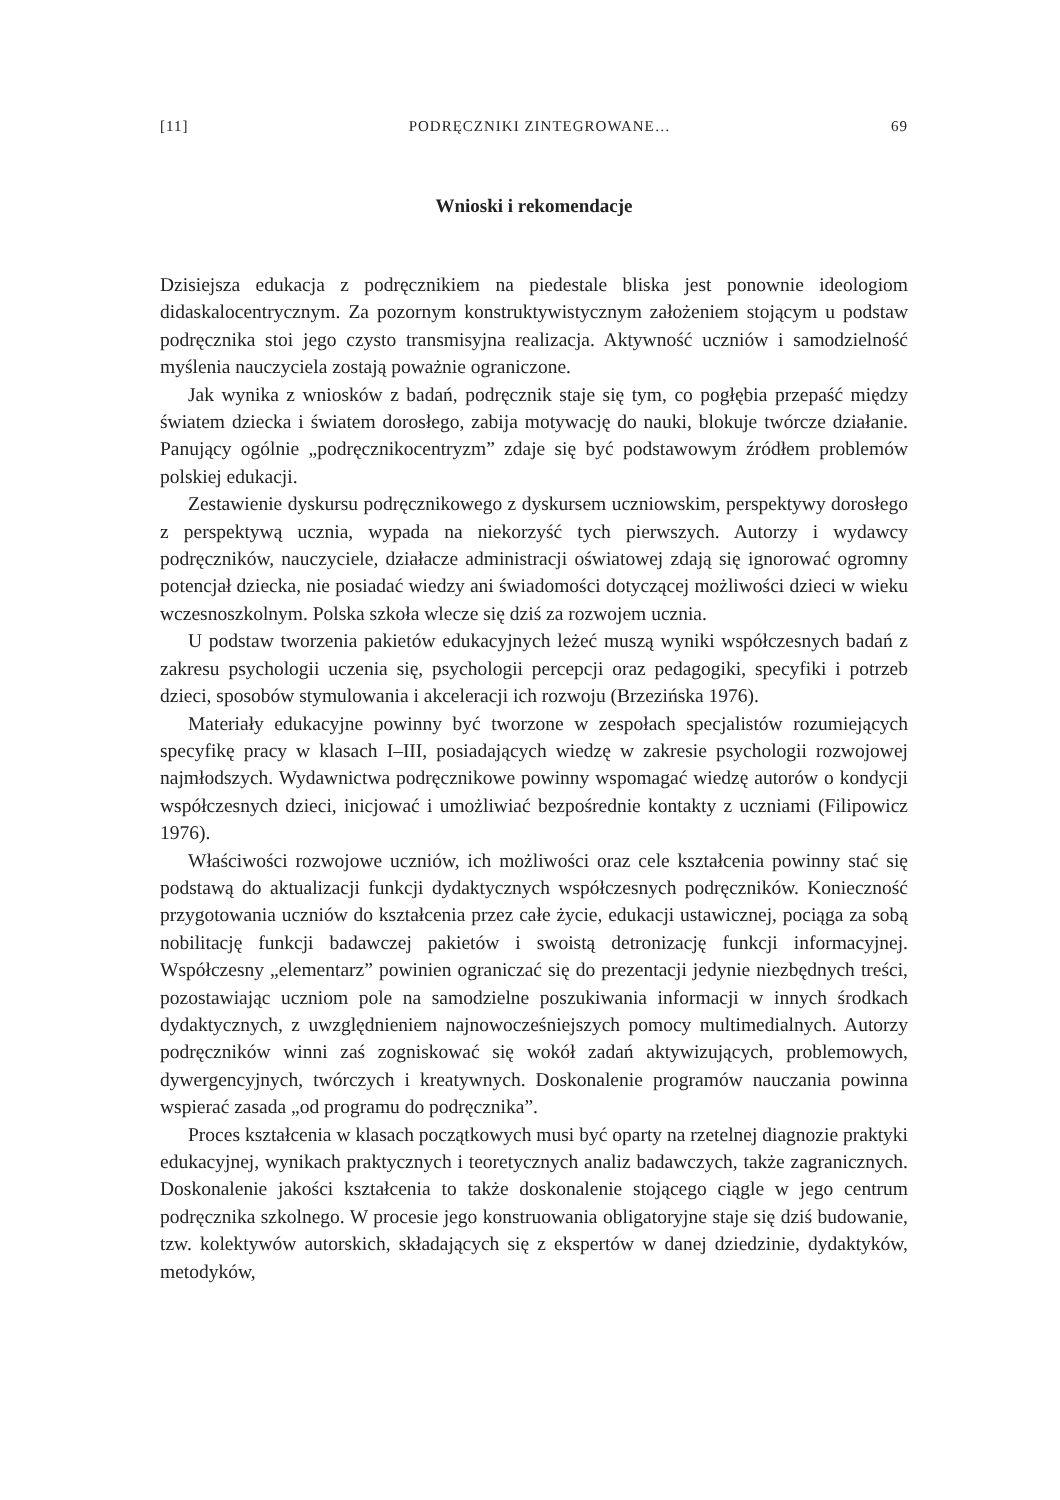[11] PODRĘCZNIKI ZINTEGROWANE… 69
Wnioski i rekomendacje
Dzisiejsza edukacja z podręcznikiem na piedestale bliska jest ponownie ideologiom didaskalocentrycznym. Za pozornym konstruktywistycznym założeniem stojącym u podstaw podręcznika stoi jego czysto transmisyjna realizacja. Aktywność uczniów i samodzielność myślenia nauczyciela zostają poważnie ograniczone.
Jak wynika z wniosków z badań, podręcznik staje się tym, co pogłębia przepaść między światem dziecka i światem dorosłego, zabija motywację do nauki, blokuje twórcze działanie. Panujący ogólnie „podręcznikocentryzm” zdaje się być podstawowym źródłem problemów polskiej edukacji.
Zestawienie dyskursu podręcznikowego z dyskursem uczniowskim, perspektywy dorosłego z perspektywą ucznia, wypada na niekorzyść tych pierwszych. Autorzy i wydawcy podręczników, nauczyciele, działacze administracji oświatowej zdają się ignorować ogromny potencjał dziecka, nie posiadać wiedzy ani świadomości dotyczącej możliwości dzieci w wieku wczesnoszkolnym. Polska szkoła wlecze się dziś za rozwojem ucznia.
U podstaw tworzenia pakietów edukacyjnych leżeć muszą wyniki współczesnych badań z zakresu psychologii uczenia się, psychologii percepcji oraz pedagogiki, specyfiki i potrzeb dzieci, sposobów stymulowania i akceleracji ich rozwoju (Brzezińska 1976).
Materiały edukacyjne powinny być tworzone w zespołach specjalistów rozumiejących specyfikę pracy w klasach I–III, posiadających wiedzę w zakresie psychologii rozwojowej najmłodszych. Wydawnictwa podręcznikowe powinny wspomagać wiedzę autorów o kondycji współczesnych dzieci, inicjować i umożliwiać bezpośrednie kontakty z uczniami (Filipowicz 1976).
Właściwości rozwojowe uczniów, ich możliwości oraz cele kształcenia powinny stać się podstawą do aktualizacji funkcji dydaktycznych współczesnych podręczników. Konieczność przygotowania uczniów do kształcenia przez całe życie, edukacji ustawicznej, pociąga za sobą nobilitację funkcji badawczej pakietów i swoistą detronizację funkcji informacyjnej. Współczesny „elementarz” powinien ograniczać się do prezentacji jedynie niezbędnych treści, pozostawiając uczniom pole na samodzielne poszukiwania informacji w innych środkach dydaktycznych, z uwzględnieniem najnowocześniejszych pomocy multimedialnych. Autorzy podręczników winni zaś zogniskować się wokół zadań aktywizujących, problemowych, dywergencyjnych, twórczych i kreatywnych. Doskonalenie programów nauczania powinna wspierać zasada „od programu do podręcznika”.
Proces kształcenia w klasach początkowych musi być oparty na rzetelnej diagnozie praktyki edukacyjnej, wynikach praktycznych i teoretycznych analiz badawczych, także zagranicznych. Doskonalenie jakości kształcenia to także doskonalenie stojącego ciągle w jego centrum podręcznika szkolnego. W procesie jego konstruowania obligatoryjne staje się dziś budowanie, tzw. kolektywów autorskich, składających się z ekspertów w danej dziedzinie, dydaktyków, metodyków,